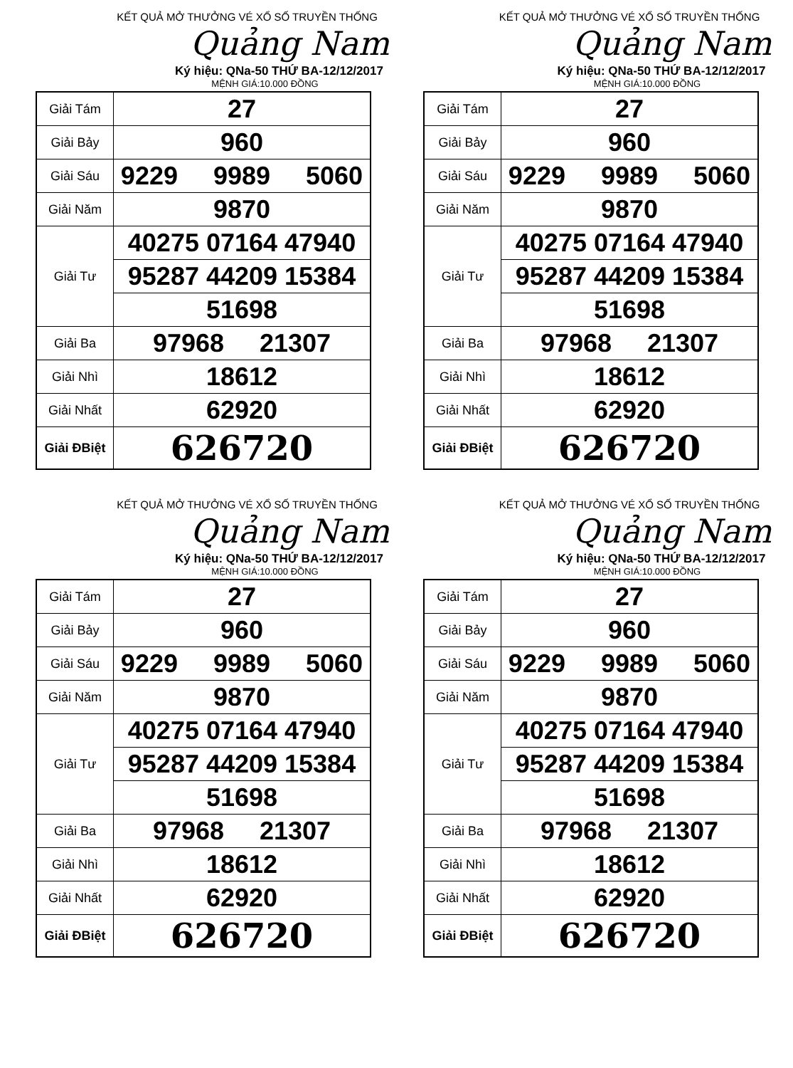KẾT QUẢ MỞ THƯỞNG VÉ XỔ SỐ TRUYỀN THỐNG
Quảng Nam
Ký hiệu: QNa-50 THỨ BA-12/12/2017
MỆNH GIÁ:10.000 ĐỒNG
| Giải Tám | 27 |
| Giải Bảy | 960 |
| Giải Sáu | 9229 9989 5060 |
| Giải Năm | 9870 |
| Giải Tư | 40275 07164 47940 |
| | 95287 44209 15384 |
| | 51698 |
| Giải Ba | 97968 21307 |
| Giải Nhì | 18612 |
| Giải Nhất | 62920 |
| Giải ĐBiệt | 626720 |
KẾT QUẢ MỞ THƯỞNG VÉ XỔ SỐ TRUYỀN THỐNG
Quảng Nam
Ký hiệu: QNa-50 THỨ BA-12/12/2017
MỆNH GIÁ:10.000 ĐỒNG
| Giải Tám | 27 |
| Giải Bảy | 960 |
| Giải Sáu | 9229 9989 5060 |
| Giải Năm | 9870 |
| Giải Tư | 40275 07164 47940 |
| | 95287 44209 15384 |
| | 51698 |
| Giải Ba | 97968 21307 |
| Giải Nhì | 18612 |
| Giải Nhất | 62920 |
| Giải ĐBiệt | 626720 |
KẾT QUẢ MỞ THƯỞNG VÉ XỔ SỐ TRUYỀN THỐNG
Quảng Nam
Ký hiệu: QNa-50 THỨ BA-12/12/2017
MỆNH GIÁ:10.000 ĐỒNG
| Giải Tám | 27 |
| Giải Bảy | 960 |
| Giải Sáu | 9229 9989 5060 |
| Giải Năm | 9870 |
| Giải Tư | 40275 07164 47940 |
| | 95287 44209 15384 |
| | 51698 |
| Giải Ba | 97968 21307 |
| Giải Nhì | 18612 |
| Giải Nhất | 62920 |
| Giải ĐBiệt | 626720 |
KẾT QUẢ MỞ THƯỞNG VÉ XỔ SỐ TRUYỀN THỐNG
Quảng Nam
Ký hiệu: QNa-50 THỨ BA-12/12/2017
MỆNH GIÁ:10.000 ĐỒNG
| Giải Tám | 27 |
| Giải Bảy | 960 |
| Giải Sáu | 9229 9989 5060 |
| Giải Năm | 9870 |
| Giải Tư | 40275 07164 47940 |
| | 95287 44209 15384 |
| | 51698 |
| Giải Ba | 97968 21307 |
| Giải Nhì | 18612 |
| Giải Nhất | 62920 |
| Giải ĐBiệt | 626720 |